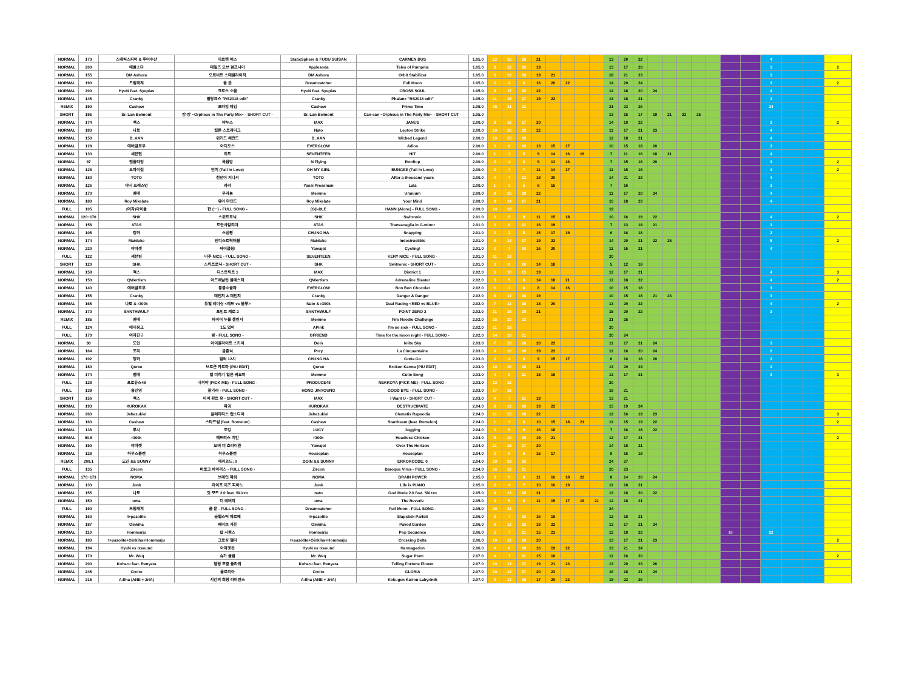| NORMAL | 170 | 스태틱스피어 & 푸어수산 | 까르멘 버스 | StaticSphere & FUGU SUISAN | CARMEN BUS | 1.05.0 | 12 | 16 | 18 | 21 | | | | | 13 | 20 | 22 | | | | | | | | 4 | | | |
| NORMAL | 200 | 애플소다 | 테일즈 오브 펌프니아 | Applesoda | Tales of Pumpnia | 1.05.0 | 9 | 12 | 16 | 19 | | | | | 13 | 17 | 20 | | | | | | | | 3 | | | 2 |
| NORMAL | 155 | DM Ashura | 오르비트 스테빌라이저 | DM Ashura | Orbit Stabilizer | 1.05.0 | 6 | 13 | 16 | 19 | 21 | | | | 18 | 21 | 23 | | | | | | | | 3 | | | |
| NORMAL | 190 | 드림캐쳐 | 풀 문 | Dreamcatcher | Full Moon | 1.05.0 | 2 | 4 | 6 | 16 | 20 | 22 | | | 14 | 20 | 24 | | | | | | | | 3 | | | 2 |
| NORMAL | 200 | HyuN feat. Syepias | 크로스 소울 | HyuN feat. Syepias | CROSS SOUL | 1.05.0 | 8 | 17 | 20 | 22 | | | | | 12 | 18 | 20 | 24 | | | | | | | 4 | | | |
| NORMAL | 145 | Cranky | 팔랑크스 "RS2018 edit" | Cranky | Phalanx "RS2018 edit" | 1.05.0 | 11 | 15 | 17 | 19 | 22 | | | | 13 | 18 | 21 | | | | | | | | 3 | | | |
| REMIX | 190 | Cashew | 프라임 타임 | Cashew | Prime Time | 1.05.0 | 15 | 21 | 23 | | | | | | 21 | 23 | 26 | | | | | | | | 24 | | | |
| SHORT | 195 | Sr. Lan Belmont | 캉-캉 ~Orpheus in The Party Mix~ - SHORT CUT - | Sr. Lan Belmont | Can-can ~Orpheus in The Party Mix~ - SHORT CUT - | 1.05.0 | | | | | | | | | 13 | 15 | 17 | 19 | 21 | 23 | 25 | | | | | | | |
| NORMAL | 174 | 맥스 | 야누스 | MAX | JANUS | 2.00.0 | 8 | 12 | 17 | 20 | | | | | 14 | 19 | 22 | | | | | | | | 3 | | | 2 |
| NORMAL | 183 | 나토 | 립톤 스트라이크 | Nato | Lepton Strike | 2.00.0 | 10 | 16 | 19 | 22 | | | | | 11 | 17 | 21 | 23 | | | | | | | 4 | | | |
| NORMAL | 150 | D_AAN | 위키드 레전드 | D_AAN | Wicked Legend | 2.00.0 | 10 | 15 | 19 | | | | | | 12 | 18 | 21 | | | | | | | | 4 | | | |
| NORMAL | 128 | 에버글로우 | 아디오스 | EVERGLOW | Adios | 2.00.0 | 3 | 6 | 10 | 13 | 15 | 17 | | | 10 | 15 | 18 | 20 | | | | | | | 3 | | | |
| NORMAL | 130 | 세븐틴 | 히트 | SEVENTEEN | HIT | 2.00.0 | 1 | 3 | 5 | 9 | 14 | 16 | 19 | | 7 | 11 | 16 | 18 | 21 | | | | | | 4 | | | |
| NORMAL | 97 | 엔플라잉 | 옥탑방 | N.Flying | Rooftop | 2.00.0 | 2 | 4 | 6 | 9 | 13 | 16 | | | 7 | 15 | 18 | 20 | | | | | | | 3 | | | 2 |
| NORMAL | 128 | 오마이걸 | 번지 (Fall in Love) | OH MY GIRL | BUNGEE (Fall in Love) | 2.00.0 | 2 | 4 | 7 | 11 | 14 | 17 | | | 11 | 15 | 18 | | | | | | | | 4 | | | 2 |
| NORMAL | 180 | TOTO | 천년이 지나서 | TOTO | After a thousand years | 2.00.0 | 4 | 7 | 12 | 18 | 20 | | | | 14 | 21 | 23 | | | | | | | | 4 | | | |
| NORMAL | 126 | 야시 프레스먼 | 라라 | Yassi Pressman | Lala | 2.00.0 | 1 | 3 | 5 | 8 | 15 | | | | 7 | 16 | | | | | | | | | 3 | | | |
| NORMAL | 170 | 멤메 | 우라늄 | Memme | Uranium | 2.00.0 | 9 | 16 | 19 | 22 | | | | | 11 | 17 | 20 | 24 | | | | | | | 4 | | | |
| NORMAL | 180 | Roy Mikelate | 유어 마인드 | Roy Mikelate | Your Mind | 2.00.0 | 9 | 14 | 17 | 21 | | | | | 10 | 18 | 23 | | | | | | | | 4 | | | |
| FULL | 105 | (여자)아이들 | 한 (一) - FULL SONG - | (G)I-DLE | HANN (Alone) - FULL SONG - | 2.00.0 | 14 | 18 | | | | | | | 19 | | | | | | | | | | | | | |
| NORMAL | 120~170 | SHK | 스위트로닉 | SHK | Switronic | 2.01.0 | 3 | 5 | 8 | 11 | 15 | 18 | | | 10 | 16 | 19 | 22 | | | | | | | 4 | | | 2 |
| NORMAL | 158 | ATAS | 트란사칼리아 | ATAS | Transacaglia in G-minor | 2.01.0 | 3 | 6 | 11 | 16 | 19 | | | | 7 | 13 | 18 | 21 | | | | | | | 3 | | | |
| NORMAL | 105 | 청하 | 스냅핑 | CHUNG HA | Snapping | 2.01.0 | 2 | 3 | 5 | 15 | 17 | 19 | | | 6 | 16 | 18 | | | | | | | | 2 | | | |
| NORMAL | 174 | Matduke | 인디스트럭터블 | Matduke | Indestructible | 2.01.0 | 8 | 13 | 17 | 19 | 22 | | | | 14 | 20 | 21 | 22 | 25 | | | | | | 5 | | | 2 |
| NORMAL | 220 | 야마젯 | 싸이클링! | Yamajet | Cycling! | 2.01.0 | 3 | 7 | 10 | 16 | 20 | | | | 11 | 16 | 21 | | | | | | | | 4 | | | |
| FULL | 122 | 세븐틴 | 아주 NICE - FULL SONG - | SEVENTEEN | VERY NICE - FULL SONG - | 2.01.0 | 11 | 19 | | | | | | | 20 | | | | | | | | | | | | | |
| SHORT | 120 | SHK | 스위트로닉 - SHORT CUT - | SHK | Switronic - SHORT CUT - | 2.01.0 | 3 | 6 | 10 | 14 | 18 | | | | 5 | 12 | 18 | | | | | | | | | | | |
| NORMAL | 158 | 맥스 | 디스트릭트 1 | MAX | District 1 | 2.02.0 | 6 | 10 | 15 | 19 | | | | | 12 | 17 | 21 | | | | | | | | 4 | | | 3 |
| NORMAL | 150 | QWertism | 아드레날린 블래스터 | QWertism | Adrenaline Blaster | 2.02.0 | 3 | 5 | 8 | 14 | 18 | 21 | | | 12 | 18 | 22 | | | | | | | | 4 | | | 2 |
| NORMAL | 140 | 에버글로우 | 봉봉쇼콜라 | EVERGLOW | Bon Bon Chocolat | 2.02.0 | 1 | 3 | 6 | 8 | 14 | 16 | | | 10 | 15 | 18 | | | | | | | | 3 | | | |
| NORMAL | 155 | Cranky | 데인저 & 데인저 | Cranky | Danger & Danger | 2.02.0 | 8 | 12 | 16 | 19 | | | | | 10 | 15 | 18 | 21 | 23 | | | | | | 3 | | | |
| NORMAL | 165 | 나토 & r300k | 듀얼 레이싱 <레드 vs 블루> | Nato & r300k | Dual Racing <RED vs BLUE> | 2.02.0 | 7 | 11 | 16 | 18 | 20 | | | | 13 | 20 | 22 | | | | | | | | 4 | | | 2 |
| NORMAL | 170 | SYNTHWULF | 포인트 제로 2 | SYNTHWULF | POINT ZERO 2 | 2.02.0 | 11 | 16 | 19 | 21 | | | | | 15 | 20 | 22 | | | | | | | | 3 | | | |
| REMIX | 185 | 멤메 | 파이어 누들 챌린지 | Memme | Fire Noodle Challenge | 2.02.0 | 15 | 20 | 23 | | | | | | 21 | 25 | | | | | | | | | | | | |
| FULL | 124 | 에이핑크 | 1도 없어 | APink | I'm so sick - FULL SONG - | 2.02.0 | 11 | 18 | | | | | | | 20 | | | | | | | | | | | | | |
| FULL | 170 | 여자친구 | 밤 - FULL SONG - | GFRIEND | Time for the moon night - FULL SONG - | 2.02.0 | 14 | 18 | 21 | | | | | | 20 | 24 | | | | | | | | | | | | |
| NORMAL | 90 | 도인 | 아이올라이트 스카이 | Doin | Iolite Sky | 2.03.0 | 7 | 10 | 16 | 20 | 22 | | | | 11 | 17 | 21 | 24 | | | | | | | 3 | | | |
| NORMAL | 164 | 포리 | 금혼식 | Pory | La Cinquantaine | 2.03.0 | 6 | 10 | 16 | 19 | 22 | | | | 12 | 16 | 20 | 24 | | | | | | | 2 | | | |
| NORMAL | 102 | 청하 | 벌써 12시 | CHUNG HA | Gotta Go | 2.03.0 | 2 | 4 | 6 | 9 | 15 | 17 | | | 6 | 16 | 18 | 20 | | | | | | | 3 | | | |
| NORMAL | 180 | Quree | 브로큰 카르마 (PIU EDIT) | Quree | Broken Karma (PIU EDIT) | 2.03.0 | 10 | 16 | 19 | 21 | | | | | 13 | 20 | 23 | | | | | | | | 2 | | | |
| NORMAL | 174 | 멤메 | 일 더하기 일은 귀요미 | Memme | Cutie Song | 2.03.0 | 4 | 8 | 11 | 15 | 19 | | | | 13 | 17 | 21 | | | | | | | | 3 | | | 3 |
| FULL | 128 | 프로듀스48 | 내꺼야 (PICK ME) - FULL SONG - | PRODUCE48 | NEKKOYA (PICK ME) - FULL SONG - | 2.03.0 | 12 | 19 | | | | | | | 20 | | | | | | | | | | | | | |
| FULL | 139 | 홍진영 | 잘가라 - FULL SONG - | HONG JINYOUNG | GOOD BYE - FULL SONG - | 2.03.0 | 17 | 19 | | | | | | | 18 | 21 | | | | | | | | | | | | |
| SHORT | 156 | 맥스 | 아이 원트 유 - SHORT CUT - | MAX | I Want U - SHORT CUT - | 2.03.0 | 4 | 7 | 11 | 19 | | | | | 13 | 21 | | | | | | | | | | | | |
| NORMAL | 193 | KUROKAK | 파괴 | KUROKAK | DESTRUCIMATE | 2.04.0 | 8 | 12 | 16 | 19 | 22 | | | | 15 | 19 | 24 | | | | | | | | | | | |
| NORMAL | 260 | Jehezukiel | 클레마티스 랩소디아 | Jehezukiel | Clematis Rapsodia | 2.04.0 | 11 | 15 | 18 | 22 | | | | | 12 | 16 | 19 | 23 | | | | | | | | | | 3 |
| NORMAL | 160 | Cashew | 스타드림 (feat. Romelon) | Cashew | Stardream (feat. Romelon) | 2.04.0 | 1 | 3 | 6 | 10 | 15 | 18 | 21 | | 11 | 15 | 19 | 22 | | | | | | | | | | 2 |
| NORMAL | 138 | 루시 | 조깅 | LUCY | Jogging | 2.04.0 | 3 | 5 | 9 | 16 | 18 | | | | 7 | 16 | 18 | 22 | | | | | | | | | | |
| NORMAL | 90.5 | r300k | 헤드리스 치킨 | r300k | Headless Chicken | 2.04.0 | 5 | 10 | 15 | 19 | 21 | | | | 12 | 17 | 21 | | | | | | | | | | | 2 |
| NORMAL | 190 | 야마젯 | 오버 더 호라이즌 | Yamajet | Over The Horizon | 2.04.0 | 11 | 15 | 17 | 20 | | | | | 14 | 18 | 21 | | | | | | | | | | | |
| NORMAL | 128 | 하우스플랜 | 하우스플랜 | Houseplan | Houseplan | 2.04.0 | 3 | 6 | 9 | 15 | 17 | | | | 8 | 16 | 18 | | | | | | | | | | | |
| REMIX | 200.1 | 도인 && SUNNY | 에러코드: 0 | DOIN && SUNNY | ERRORCODE: 0 | 2.04.0 | 19 | 23 | 25 | | | | | | 24 | 27 | | | | | | | | | | | | |
| FULL | 135 | Zircon | 바로크 바이러스 - FULL SONG - | Zircon | Baroque Virus - FULL SONG - | 2.04.0 | 16 | 19 | 21 | | | | | | 20 | 23 | | | | | | | | | | | | |
| NORMAL | 170~173 | NOMA | 브레인 파워 | NOMA | BRAIN POWER | 2.05.0 | 3 | 5 | 8 | 11 | 16 | 18 | 22 | | 8 | 14 | 20 | 24 | | | | | | | | | | |
| NORMAL | 133 | Junk | 라이프 이즈 피아노 | Junk | Life is PIANO | 2.05.0 | 2 | 4 | 7 | 10 | 16 | 19 | | | 11 | 18 | 21 | | | | | | | | | | | |
| NORMAL | 155 | 나토 | 갓 모드 2.0 feat. Skizzo | nato | God Mode 2.0 feat. Skizzo | 2.05.0 | 8 | 13 | 18 | 21 | | | | | 13 | 18 | 20 | 22 | | | | | | | | | | |
| NORMAL | 150 | uma | 더 레버리 | uma | The Reverie | 2.05.0 | 3 | 5 | 8 | 11 | 15 | 17 | 19 | 21 | 12 | 18 | 21 | | | | | | | | | | | |
| FULL | 190 | 드림캐쳐 | 풀 문 - FULL SONG - | Dreamcatcher | Full Moon - FULL SONG - | 2.05.0 | 20 | 22 | | | | | | | 24 | | | | | | | | | | | | | |
| NORMAL | 160 | t+pazolite | 슬랩스틱 파르페 | t+pazolite | Slapstick Parfait | 2.06.0 | 3 | 7 | 10 | 16 | 19 | | | | 12 | 18 | 21 | | | | | | | | | | | |
| NORMAL | 187 | Ginkiha | 페이브 가든 | Ginkiha | Paved Garden | 2.06.0 | 8 | 12 | 16 | 19 | 22 | | | | 13 | 17 | 21 | 24 | | | | | | | | | | |
| NORMAL | 110 | Hommarju | 팝 시퀀스 | Hommarju | Pop Sequence | 2.06.0 | 5 | 7 | 11 | 15 | 21 | | | | 12 | 19 | 23 | | | | | | 18 | | 22 | | | |
| NORMAL | 180 | t+pazolite+Ginkiha+Hommarju | 크로싱 델타 | t+pazolite+Ginkiha+Hommarju | Crossing Delta | 2.06.0 | 10 | 12 | 16 | 20 | | | | | 13 | 17 | 21 | 23 | | | | | | | | | | 2 |
| NORMAL | 194 | HyuN vs Ixsound | 아마겟돈 | HyuN vs Ixsound | Harmagedon | 2.06.0 | 4 | 6 | 10 | 16 | 19 | 22 | | | 13 | 21 | 24 | | | | | | | | | | | |
| NORMAL | 170 | Mr. Weq | 슈가 플럼 | Mr. Weq | Sugar Plum | 2.07.0 | 4 | 7 | 11 | 15 | 18 | | | | 11 | 16 | 20 | | | | | | | | | | | 2 |
| NORMAL | 200 | Koharu feat. Renyata | 텔링 포츈 플라워 | Koharu feat. Renyata | Telling Fortune Flower | 2.07.0 | 10 | 13 | 17 | 19 | 21 | 23 | | | 13 | 20 | 23 | 26 | | | | | | | | | | |
| NORMAL | 245 | Croire | 글로리아 | Croire | GLORIA | 2.07.0 | 10 | 14 | 17 | 20 | 23 | | | | 16 | 18 | 21 | 24 | | | | | | | | | | |
| NORMAL | 215 | A:llha (ANE + 2riA) | 시간의 회랑 라비린스 | A:llha (ANE + 2riA) | Kokugen Kairou Labyrinth | 2.07.0 | 9 | 12 | 15 | 17 | 20 | 23 | | | 18 | 22 | 26 | | | | | | | | | | | |